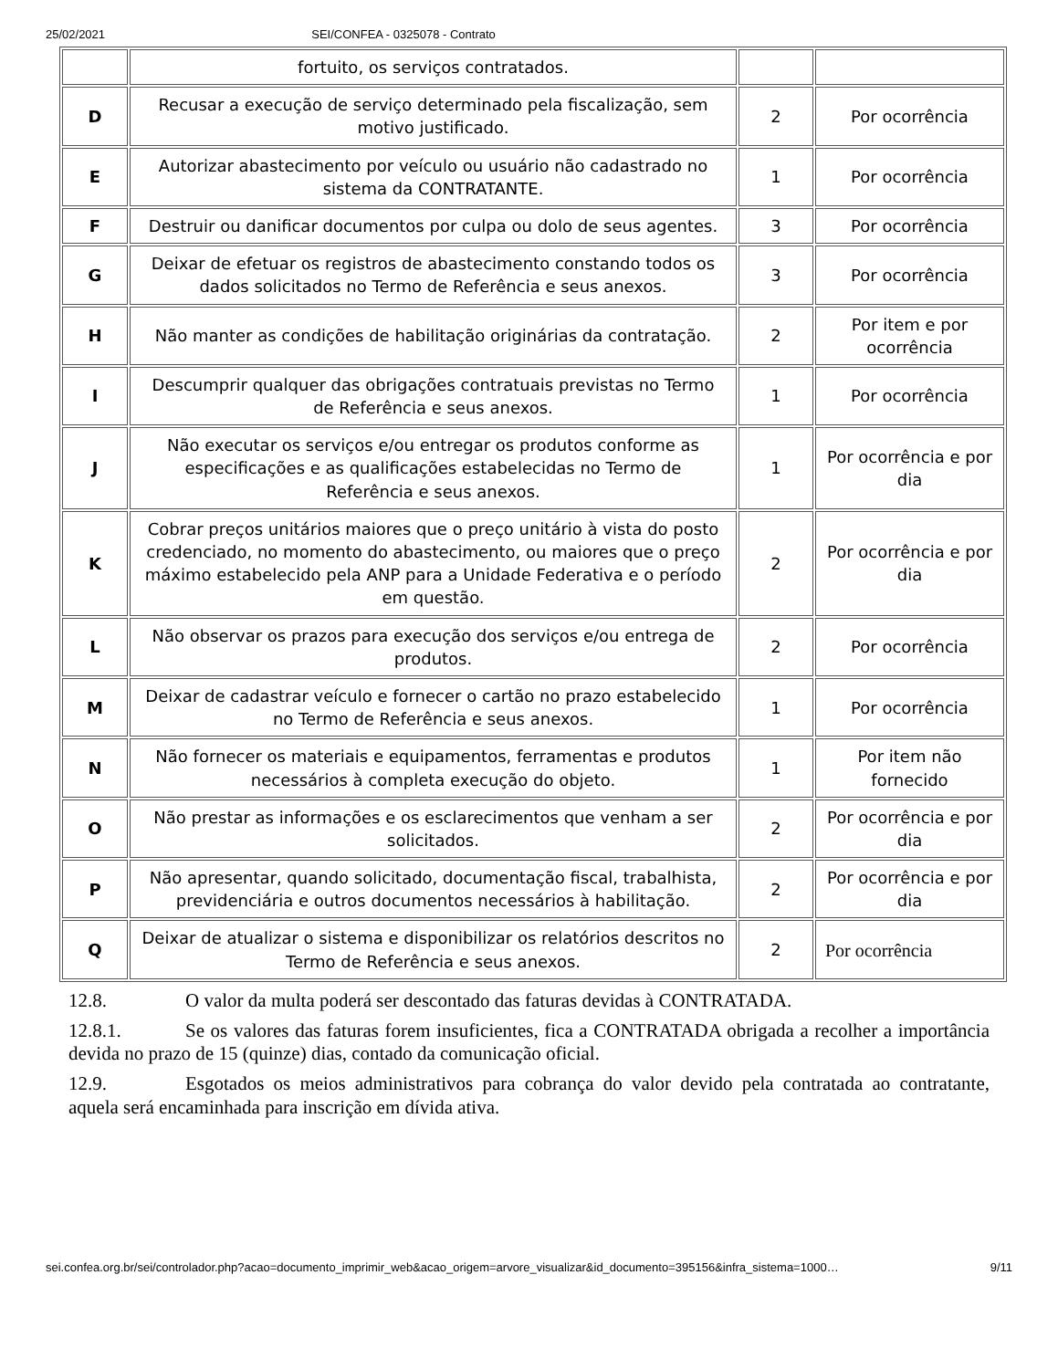25/02/2021 SEI/CONFEA - 0325078 - Contrato
| | fortuito, os serviços contratados. | | |
| D | Recusar a execução de serviço determinado pela fiscalização, sem motivo justificado. | 2 | Por ocorrência |
| E | Autorizar abastecimento por veículo ou usuário não cadastrado no sistema da CONTRATANTE. | 1 | Por ocorrência |
| F | Destruir ou danificar documentos por culpa ou dolo de seus agentes. | 3 | Por ocorrência |
| G | Deixar de efetuar os registros de abastecimento constando todos os dados solicitados no Termo de Referência e seus anexos. | 3 | Por ocorrência |
| H | Não manter as condições de habilitação originárias da contratação. | 2 | Por item e por ocorrência |
| I | Descumprir qualquer das obrigações contratuais previstas no Termo de Referência e seus anexos. | 1 | Por ocorrência |
| J | Não executar os serviços e/ou entregar os produtos conforme as especificações e as qualificações estabelecidas no Termo de Referência e seus anexos. | 1 | Por ocorrência e por dia |
| K | Cobrar preços unitários maiores que o preço unitário à vista do posto credenciado, no momento do abastecimento, ou maiores que o preço máximo estabelecido pela ANP para a Unidade Federativa e o período em questão. | 2 | Por ocorrência e por dia |
| L | Não observar os prazos para execução dos serviços e/ou entrega de produtos. | 2 | Por ocorrência |
| M | Deixar de cadastrar veículo e fornecer o cartão no prazo estabelecido no Termo de Referência e seus anexos. | 1 | Por ocorrência |
| N | Não fornecer os materiais e equipamentos, ferramentas e produtos necessários à completa execução do objeto. | 1 | Por item não fornecido |
| O | Não prestar as informações e os esclarecimentos que venham a ser solicitados. | 2 | Por ocorrência e por dia |
| P | Não apresentar, quando solicitado, documentação fiscal, trabalhista, previdenciária e outros documentos necessários à habilitação. | 2 | Por ocorrência e por dia |
| Q | Deixar de atualizar o sistema e disponibilizar os relatórios descritos no Termo de Referência e seus anexos. | 2 | Por ocorrência |
12.8. O valor da multa poderá ser descontado das faturas devidas à CONTRATADA.
12.8.1. Se os valores das faturas forem insuficientes, fica a CONTRATADA obrigada a recolher a importância devida no prazo de 15 (quinze) dias, contado da comunicação oficial.
12.9. Esgotados os meios administrativos para cobrança do valor devido pela contratada ao contratante, aquela será encaminhada para inscrição em dívida ativa.
sei.confea.org.br/sei/controlador.php?acao=documento_imprimir_web&acao_origem=arvore_visualizar&id_documento=395156&infra_sistema=1000… 9/11